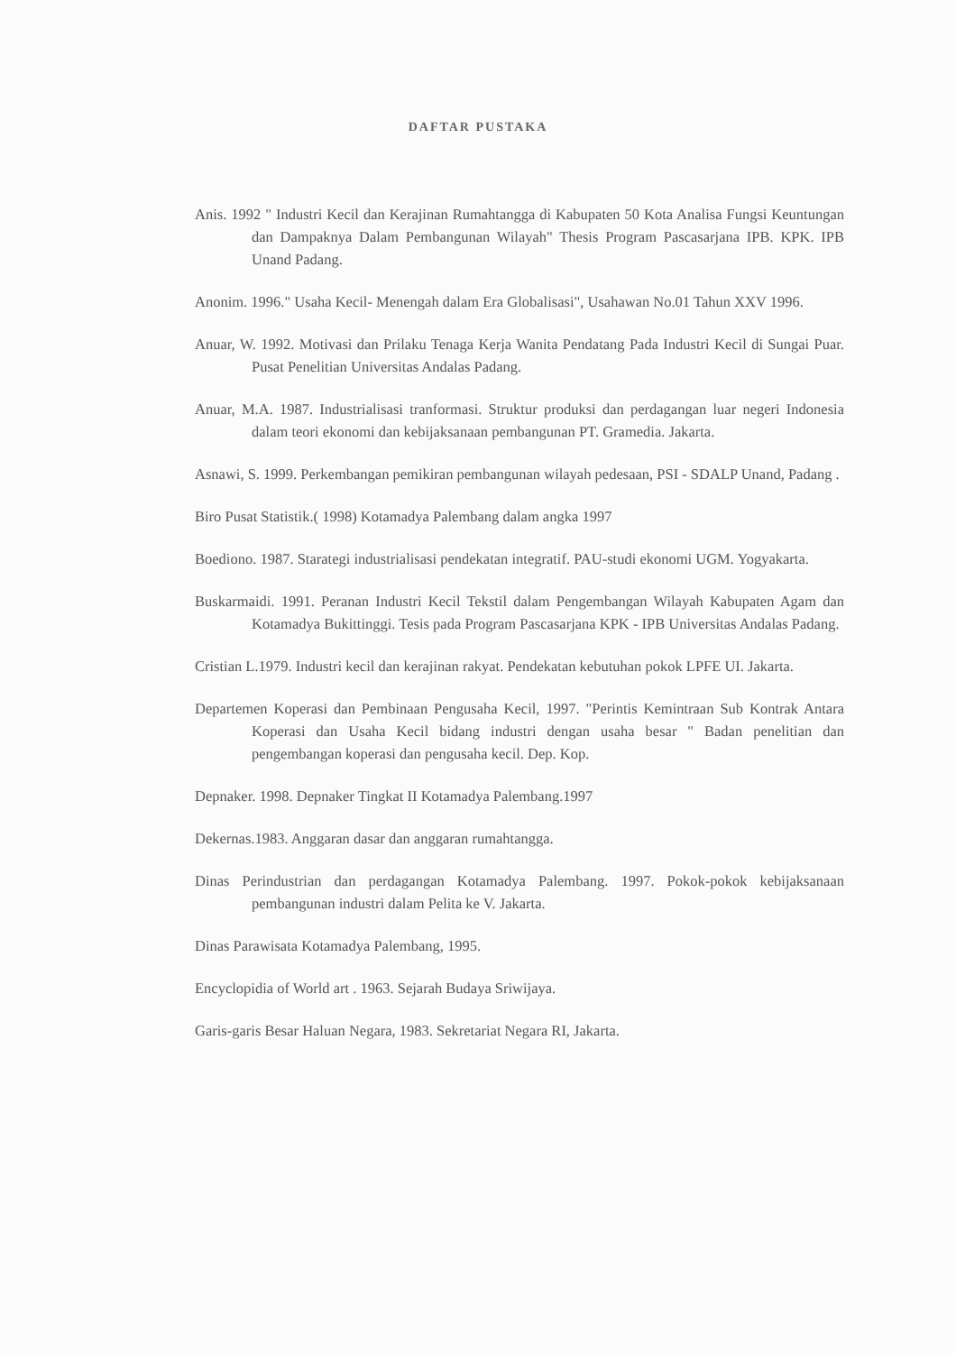DAFTAR PUSTAKA
Anis. 1992 " Industri Kecil dan Kerajinan Rumahtangga di Kabupaten 50 Kota Analisa Fungsi Keuntungan dan Dampaknya Dalam Pembangunan Wilayah" Thesis Program Pascasarjana IPB. KPK. IPB Unand Padang.
Anonim. 1996." Usaha Kecil- Menengah dalam Era Globalisasi", Usahawan No.01 Tahun XXV 1996.
Anuar, W. 1992. Motivasi dan Prilaku Tenaga Kerja Wanita Pendatang Pada Industri Kecil di Sungai Puar. Pusat Penelitian Universitas Andalas Padang.
Anuar, M.A. 1987. Industrialisasi tranformasi. Struktur produksi dan perdagangan luar negeri Indonesia dalam teori ekonomi dan kebijaksanaan pembangunan PT. Gramedia. Jakarta.
Asnawi, S. 1999. Perkembangan pemikiran pembangunan wilayah pedesaan, PSI - SDALP Unand, Padang .
Biro Pusat Statistik.( 1998) Kotamadya Palembang dalam angka 1997
Boediono. 1987. Starategi industrialisasi pendekatan integratif. PAU-studi ekonomi UGM. Yogyakarta.
Buskarmaidi. 1991. Peranan Industri Kecil Tekstil dalam Pengembangan Wilayah Kabupaten Agam dan Kotamadya Bukittinggi. Tesis pada Program Pascasarjana KPK - IPB Universitas Andalas Padang.
Cristian L.1979. Industri kecil dan kerajinan rakyat. Pendekatan kebutuhan pokok LPFE UI. Jakarta.
Departemen Koperasi dan Pembinaan Pengusaha Kecil, 1997. "Perintis Kemintraan Sub Kontrak Antara Koperasi dan Usaha Kecil bidang industri dengan usaha besar " Badan penelitian dan pengembangan koperasi dan pengusaha kecil. Dep. Kop.
Depnaker. 1998. Depnaker Tingkat II Kotamadya Palembang.1997
Dekernas.1983. Anggaran dasar dan anggaran rumahtangga.
Dinas Perindustrian dan perdagangan Kotamadya Palembang. 1997. Pokok-pokok kebijaksanaan pembangunan industri dalam Pelita ke V. Jakarta.
Dinas Parawisata Kotamadya Palembang, 1995.
Encyclopidia of World art . 1963. Sejarah Budaya Sriwijaya.
Garis-garis Besar Haluan Negara, 1983. Sekretariat Negara RI, Jakarta.